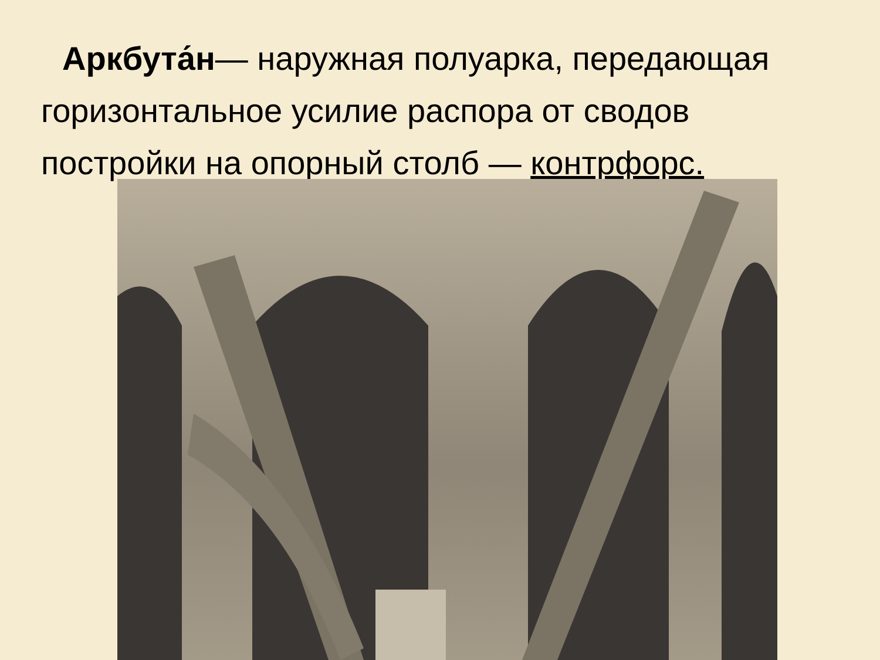Аркбута́н— наружная полуарка, передающая горизонтальное усилие распора от сводов постройки на опорный столб — контрфорс.